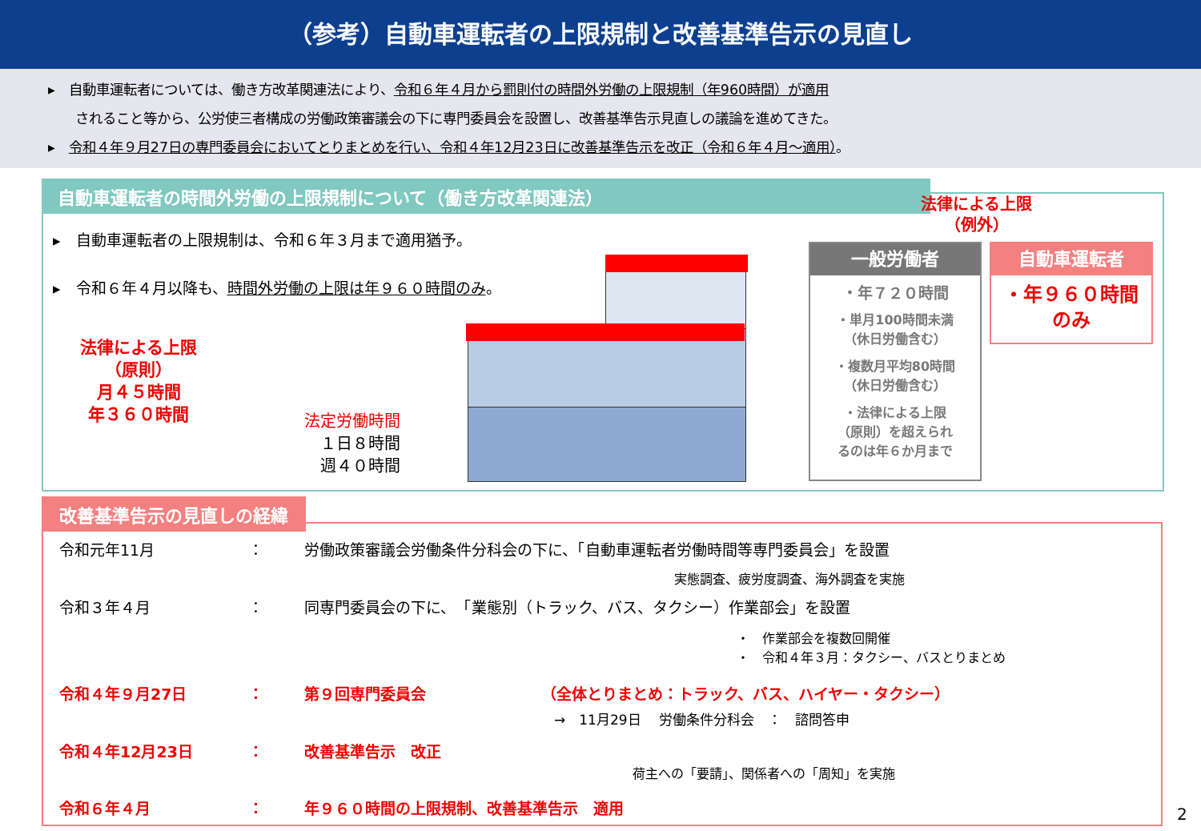（参考）自動車運転者の上限規制と改善基準告示の見直し
▸　自動車運転者については、働き方改革関連法により、令和６年４月から罰則付の時間外労働の上限規制（年960時間）が適用
　　されること等から、公労使三者構成の労働政策審議会の下に専門委員会を設置し、改善基準告示見直しの議論を進めてきた。
▸　令和４年９月27日の専門委員会においてとりまとめを行い、令和４年12月23日に改善基準告示を改正（令和６年４月～適用）。
自動車運転者の時間外労働の上限規制について（働き方改革関連法）
▸　自動車運転者の上限規制は、令和６年３月まで適用猶予。
▸　令和６年４月以降も、時間外労働の上限は年９６０時間のみ。
法律による上限
（原則）
月４５時間
年３６０時間
法定労働時間
１日８時間
週４０時間
法律による上限
（例外）
一般労働者
・年７２０時間
・単月100時間未満
（休日労働含む）
・複数月平均80時間
（休日労働含む）
・法律による上限
（原則）を超えられ
るのは年６か月まで
自動車運転者
・年９６０時間
のみ
改善基準告示の見直しの経緯
令和元年11月 ： 労働政策審議会労働条件分科会の下に、「自動車運転者労働時間等専門委員会」を設置
実態調査、疲労度調査、海外調査を実施
令和３年４月 ： 同専門委員会の下に、　「業態別（トラック、バス、タクシー）作業部会」を設置
・　作業部会を複数回開催
・　令和４年３月：タクシー、バスとりまとめ
令和４年９月27日 ： 第９回専門委員会 （全体とりまとめ：トラック、バス、ハイヤー・タクシー）
→　11月29日　 労働条件分科会　：　諮問答申
令和４年12月23日 ： 改善基準告示　改正
荷主への「要請」、関係者への「周知」を実施
令和６年４月 ： 年９６０時間の上限規制、改善基準告示　適用
2